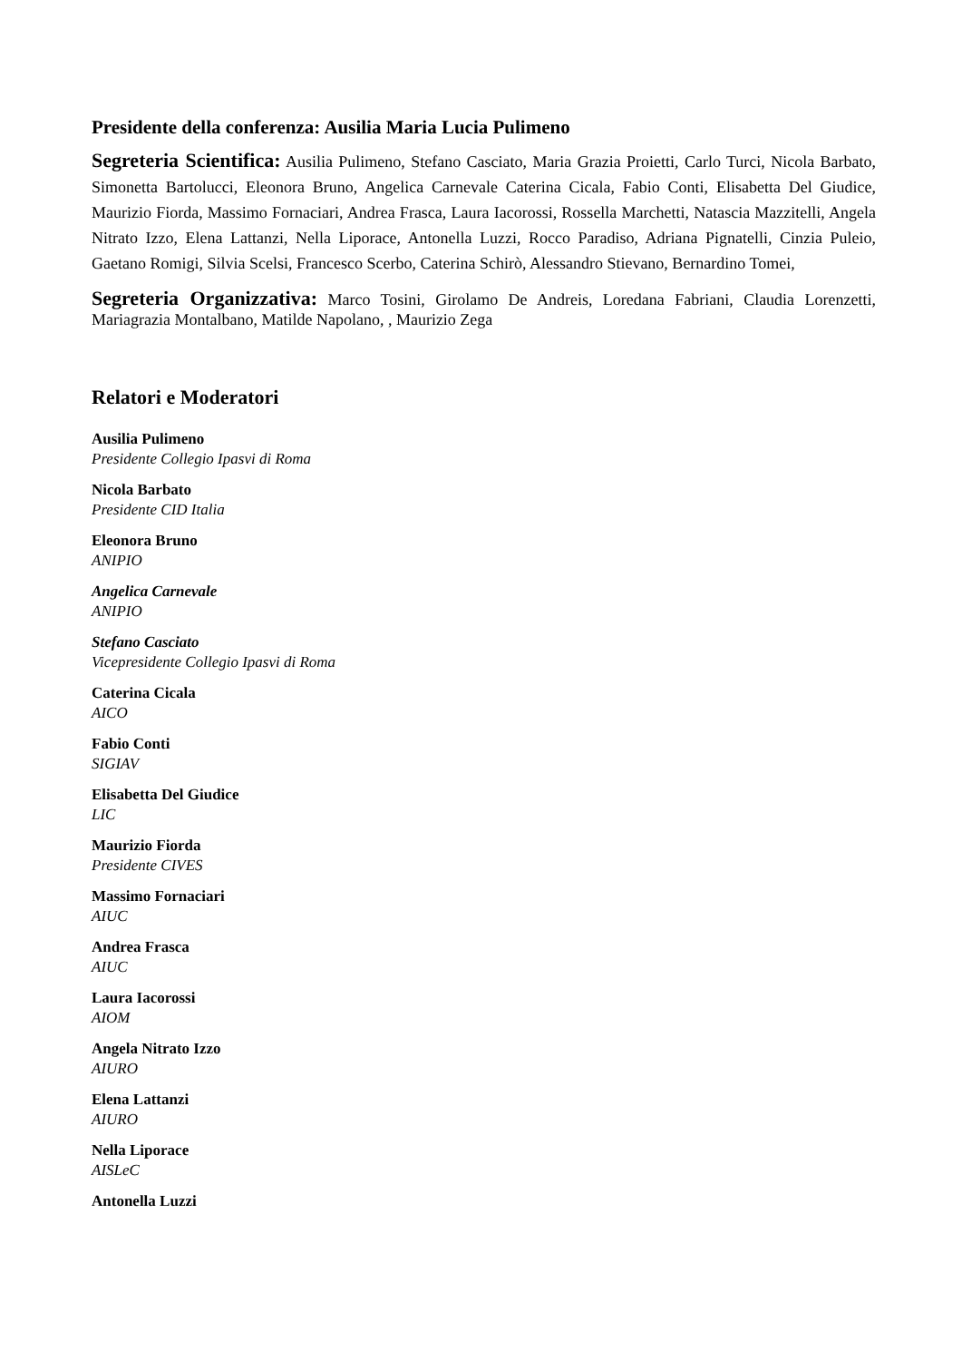Presidente della conferenza: Ausilia Maria Lucia Pulimeno
Segreteria Scientifica: Ausilia Pulimeno, Stefano Casciato, Maria Grazia Proietti, Carlo Turci, Nicola Barbato, Simonetta Bartolucci, Eleonora Bruno, Angelica Carnevale Caterina Cicala, Fabio Conti, Elisabetta Del Giudice, Maurizio Fiorda, Massimo Fornaciari, Andrea Frasca, Laura Iacorossi, Rossella Marchetti, Natascia Mazzitelli, Angela Nitrato Izzo, Elena Lattanzi, Nella Liporace, Antonella Luzzi, Rocco Paradiso, Adriana Pignatelli, Cinzia Puleio, Gaetano Romigi, Silvia Scelsi, Francesco Scerbo, Caterina Schirò, Alessandro Stievano, Bernardino Tomei,
Segreteria Organizzativa: Marco Tosini, Girolamo De Andreis, Loredana Fabriani, Claudia Lorenzetti, Mariagrazia Montalbano, Matilde Napolano, , Maurizio Zega
Relatori e Moderatori
Ausilia Pulimeno
Presidente Collegio Ipasvi di Roma
Nicola Barbato
Presidente CID Italia
Eleonora Bruno
ANIPIO
Angelica Carnevale
ANIPIO
Stefano Casciato
Vicepresidente Collegio Ipasvi di Roma
Caterina Cicala
AICO
Fabio Conti
SIGIAV
Elisabetta Del Giudice
LIC
Maurizio Fiorda
Presidente CIVES
Massimo Fornaciari
AIUC
Andrea Frasca
AIUC
Laura Iacorossi
AIOM
Angela Nitrato Izzo
AIURO
Elena Lattanzi
AIURO
Nella Liporace
AISLeC
Antonella Luzzi